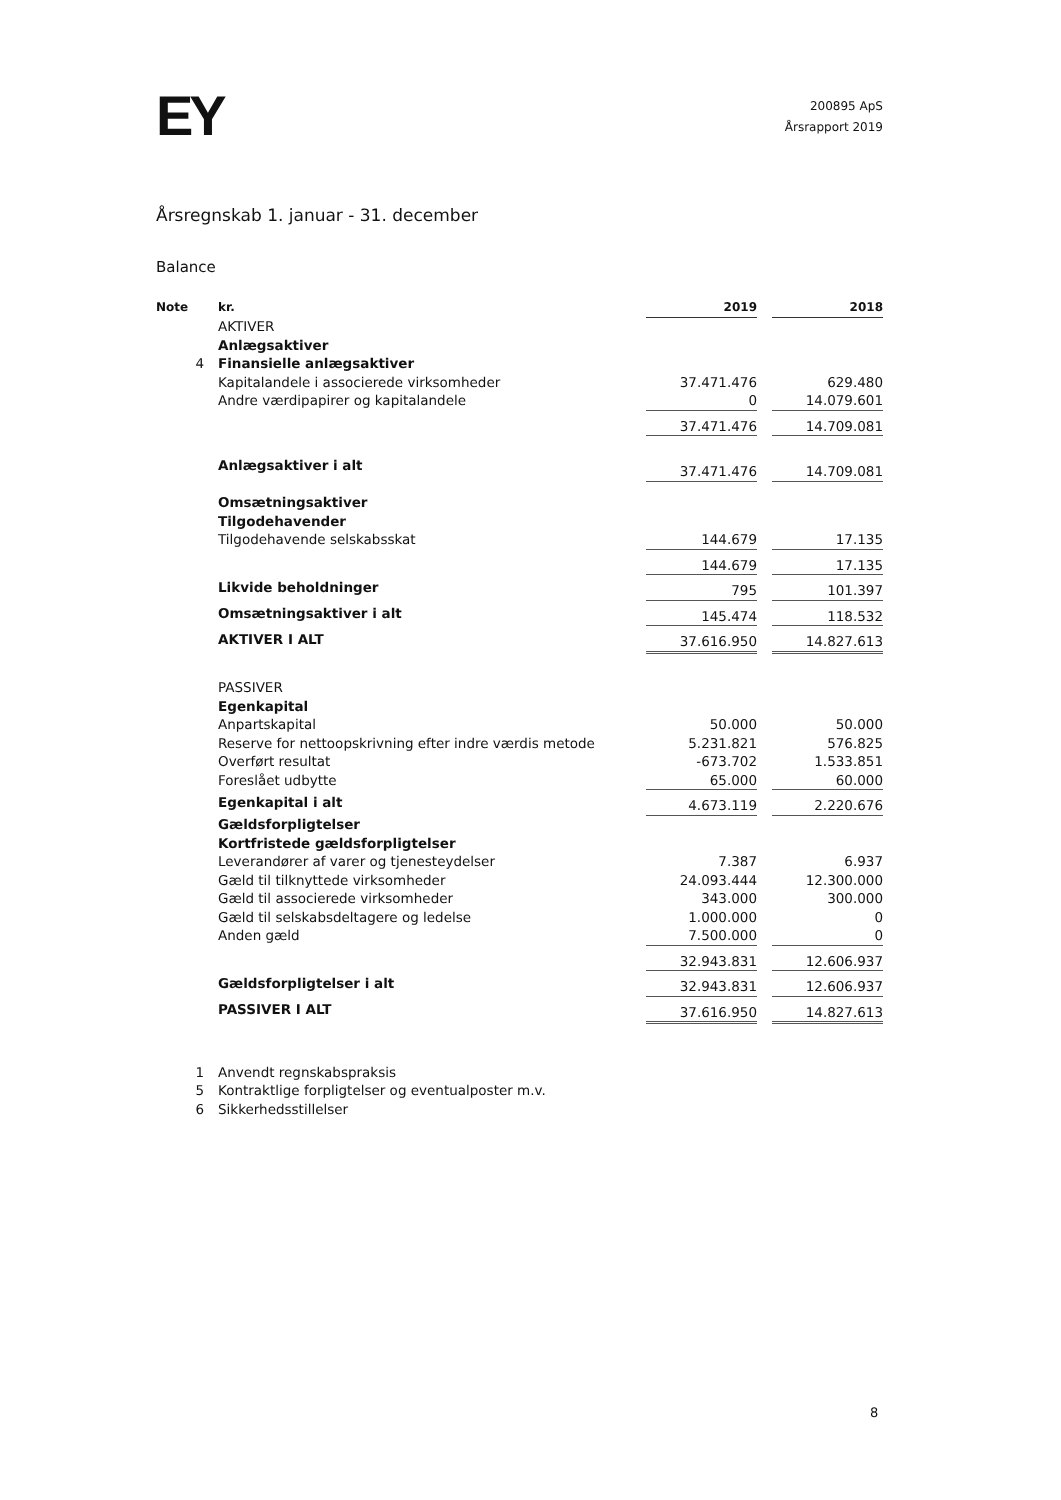EY
200895 ApS
Årsrapport 2019
Årsregnskab 1. januar - 31. december
Balance
| Note | kr. | 2019 | | 2018 |
| --- | --- | --- | --- | --- |
| | AKTIVER | | | |
| | Anlægsaktiver | | | |
| 4 | Finansielle anlægsaktiver | | | |
| | Kapitalandele i associerede virksomheder | 37.471.476 | | 629.480 |
| | Andre værdipapirer og kapitalandele | 0 | | 14.079.601 |
| | | 37.471.476 | | 14.709.081 |
| | Anlægsaktiver i alt | 37.471.476 | | 14.709.081 |
| | Omsætningsaktiver | | | |
| | Tilgodehavender | | | |
| | Tilgodehavende selskabsskat | 144.679 | | 17.135 |
| | | 144.679 | | 17.135 |
| | Likvide beholdninger | 795 | | 101.397 |
| | Omsætningsaktiver i alt | 145.474 | | 118.532 |
| | AKTIVER I ALT | 37.616.950 | | 14.827.613 |
| | PASSIVER | | | |
| | Egenkapital | | | |
| | Anpartskapital | 50.000 | | 50.000 |
| | Reserve for nettoopskrivning efter indre værdis metode | 5.231.821 | | 576.825 |
| | Overført resultat | -673.702 | | 1.533.851 |
| | Foreslået udbytte | 65.000 | | 60.000 |
| | Egenkapital i alt | 4.673.119 | | 2.220.676 |
| | Gældsforpligtelser | | | |
| | Kortfristede gældsforpligtelser | | | |
| | Leverandører af varer og tjenesteydelser | 7.387 | | 6.937 |
| | Gæld til tilknyttede virksomheder | 24.093.444 | | 12.300.000 |
| | Gæld til associerede virksomheder | 343.000 | | 300.000 |
| | Gæld til selskabsdeltagere og ledelse | 1.000.000 | | 0 |
| | Anden gæld | 7.500.000 | | 0 |
| | | 32.943.831 | | 12.606.937 |
| | Gældsforpligtelser i alt | 32.943.831 | | 12.606.937 |
| | PASSIVER I ALT | 37.616.950 | | 14.827.613 |
| 1 | Anvendt regnskabspraksis | | | |
| 5 | Kontraktlige forpligtelser og eventualposter m.v. | | | |
| 6 | Sikkerhedsstillelser | | | |
8